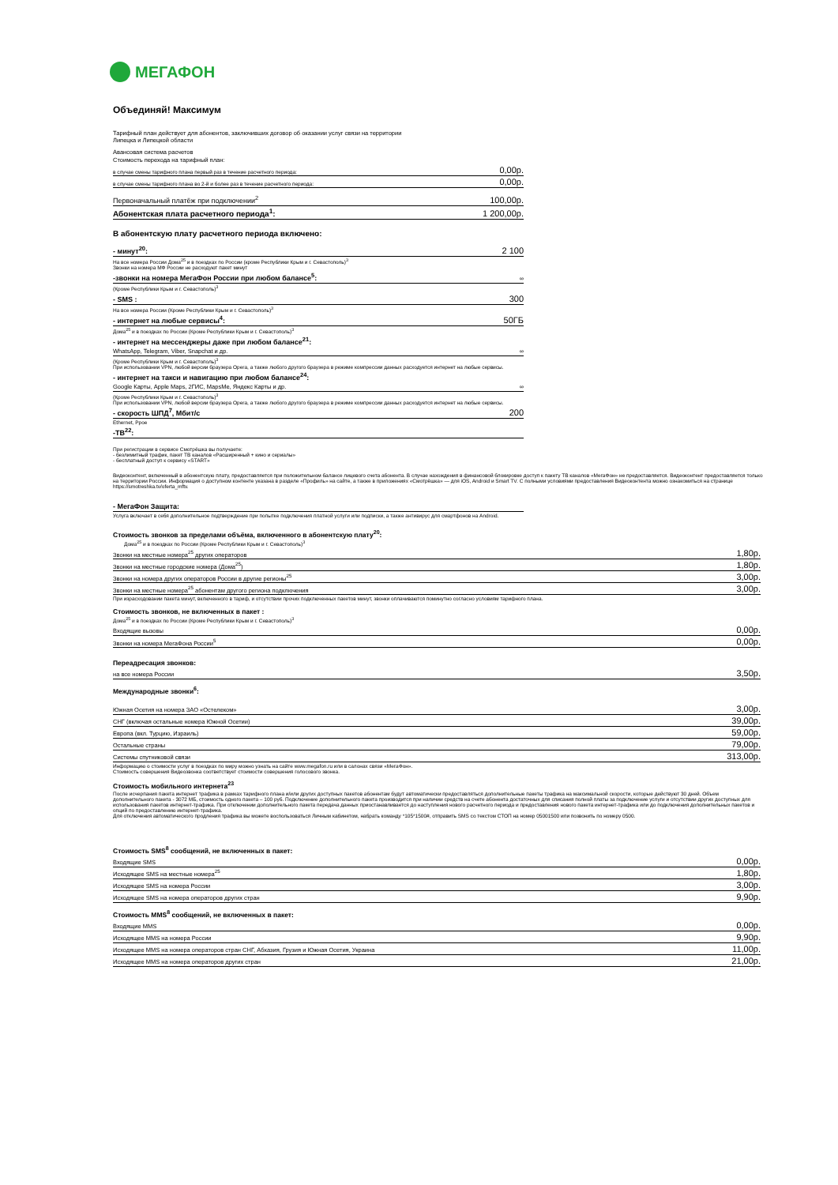МЕГАФОН
Объединяй! Максимум
Тарифный план действует для абонентов, заключивших договор об оказании услуг связи на территории
Липецка и Липецкой области
Авансовая система расчетов
Стоимость перехода на тарифный план:
| в случае смены тарифного плана первый раз в течение расчетного периода: | 0,00р. |
| в случае смены тарифного плана во 2-й и более раз в течение расчетного периода: | 0,00р. |
| Первоначальный платёж при подключении<sup>2</sup> | 100,00р. |
| Абонентская плата расчетного периода<sup>1</sup>: | 1 200,00р. |
В абонентскую плату расчетного периода включено:
| - минут<sup>20</sup>: | 2 100 |
| На все номера России Дома<sup>25</sup> и в поездках по России (кроме Республики Крым и г. Севастополь)<sup>3</sup> Звонки на номера МФ России не расходуют пакет минут | |
| -звонки на номера МегаФон России при любом балансе<sup>5</sup>: | ∞ |
| (Кроме Республики Крым и г. Севастополь)<sup>3</sup> | |
| - SMS : | 300 |
| На все номера России (Кроме Республики Крым и г. Севастополь)<sup>3</sup> | |
| - интернет на любые сервисы<sup>4</sup>: | 50ГБ |
| Дома<sup>25</sup> и в поездках по России (Кроме Республики Крым и г. Севастополь)<sup>3</sup> | |
| - интернет на мессенджеры даже при любом балансе<sup>21</sup>: | |
| WhatsApp, Telegram, Viber, Snapchat и др. | ∞ |
| (Кроме Республики Крым и г. Севастополь)<sup>3</sup> При использовании VPN, любой версии браузера Opera, а также любого другого браузера в режиме компрессии данных расходуется интернет на любые сервисы. | |
| - интернет на такси и навигацию при любом балансе<sup>24</sup>: | |
| Google Карты, Apple Maps, 2ГИС, MapsMe, Яндекс Карты и др. | ∞ |
| (Кроме Республики Крым и г. Севастополь)<sup>3</sup> При использовании VPN, любой версии браузера Opera, а также любого другого браузера в режиме компрессии данных расходуется интернет на любые сервисы. | |
| - скорость ШПД<sup>7</sup>, Мбит/с | 200 |
| Ethernet, Ppoe | |
| -ТВ<sup>22</sup>: | |
При регистрации в сервисе Смотрёшка вы получаете:
- безлимитный трафик, пакет ТВ каналов «Расширенный + кино и сериалы»
- бесплатный доступ к сервису «START»
Видеоконтент, включенный в абонентскую плату, предоставляется при положительном балансе лицевого счета абонента. В случае нахождения в финансовой блокировке доступ к пакету ТВ каналов «МегаФон» не предоставляется. Видеоконтент предоставляется только на территории России. Информация о доступном контенте указана в разделе «Профиль» на сайте, а также в приложениях «Смотрёшка» — для iOS, Android и Smart TV. С полными условиями предоставления Видеоконтента можно ознакомиться на странице https://smotreshka.tv/oferta_mftv.
| - МегаФон Защита: |
Услуга включает в себя дополнительное подтверждение при попытке подключения платной услуги или подписки, а также антивирус для смартфонов на Android.
Стоимость звонков за пределами объёма, включенного в абонентскую плату<sup>20</sup>:
Дома<sup>25</sup> и в поездках по России (Кроме Республики Крым и г. Севастополь)<sup>3</sup>
| Звонки на местные номера<sup>25</sup> других операторов | 1,80р. |
| Звонки на местные городские номера (Дома<sup>25</sup>) | 1,80р. |
| Звонки на номера других операторов России в другие регионы<sup>25</sup> | 3,00р. |
| Звонки на местные номера<sup>25</sup> абонентам другого региона подключения | 3,00р. |
При израсходовании пакета минут, включенного в тариф, и отсутствии прочих подключенных пакетов минут, звонки оплачиваются поминутно согласно условиям тарифного плана.
Стоимость звонков, не включенных в пакет :
Дома<sup>25</sup> и в поездках по России (Кроме Республики Крым и г. Севастополь)<sup>3</sup>
| Входящие вызовы | 0,00р. |
| Звонки на номера МегаФона России<sup>5</sup> | 0,00р. |
Переадресация звонков:
| на все номера России | 3,50р. |
Международные звонки<sup>6</sup>:
| Южная Осетия на номера ЗАО «Остелеком» | 3,00р. |
| СНГ (включая остальные номера Южной Осетии) | 39,00р. |
| Европа (вкл. Турцию, Израиль) | 59,00р. |
| Остальные страны | 79,00р. |
| Системы спутниковой связи | 313,00р. |
Информацию о стоимости услуг в поездках по миру можно узнать на сайте www.megafon.ru или в салонах связи «МегаФон».
Стоимость совершения Видеозвонка соответствует стоимости совершения голосового звонка.
Стоимость мобильного интернета<sup>23</sup>
После исчерпания пакета интернет трафика в рамках тарифного плана и/или других доступных пакетов абонентам будут автоматически предоставляться дополнительные пакеты трафика на максимальной скорости, которые действуют 30 дней. Объем дополнительного пакета - 3072 МБ, стоимость одного пакета – 100 руб. Подключение дополнительного пакета производится при наличии средств на счете абонента достаточных для списания полной платы за подключение услуги и отсутствии других доступных для использования пакетов интернет-трафика. При отключении дополнительного пакета передача данных приостанавливается до наступления нового расчетного периода и предоставления нового пакета интернет-трафика или до подключения дополнительных пакетов и опций по предоставлению интернет-трафика.
Для отключения автоматического продления трафика вы можете воспользоваться Личным кабинетом, набрать команду *105*1500#, отправить SMS со текстом СТОП на номер 05001500 или позвонить по номеру 0500.
Стоимость SMS<sup>8</sup> сообщений, не включенных в пакет:
| Входящие SMS | 0,00р. |
| Исходящее SMS на местные номера<sup>25</sup> | 1,80р. |
| Исходящее SMS на номера России | 3,00р. |
| Исходящее SMS на номера операторов других стран | 9,90р. |
Стоимость MMS<sup>8</sup> сообщений, не включенных в пакет:
| Входящие MMS | 0,00р. |
| Исходящее MMS на номера России | 9,90р. |
| Исходящее MMS на номера операторов стран СНГ, Абхазия, Грузия и Южная Осетия, Украина | 11,00р. |
| Исходящее MMS на номера операторов других стран | 21,00р. |